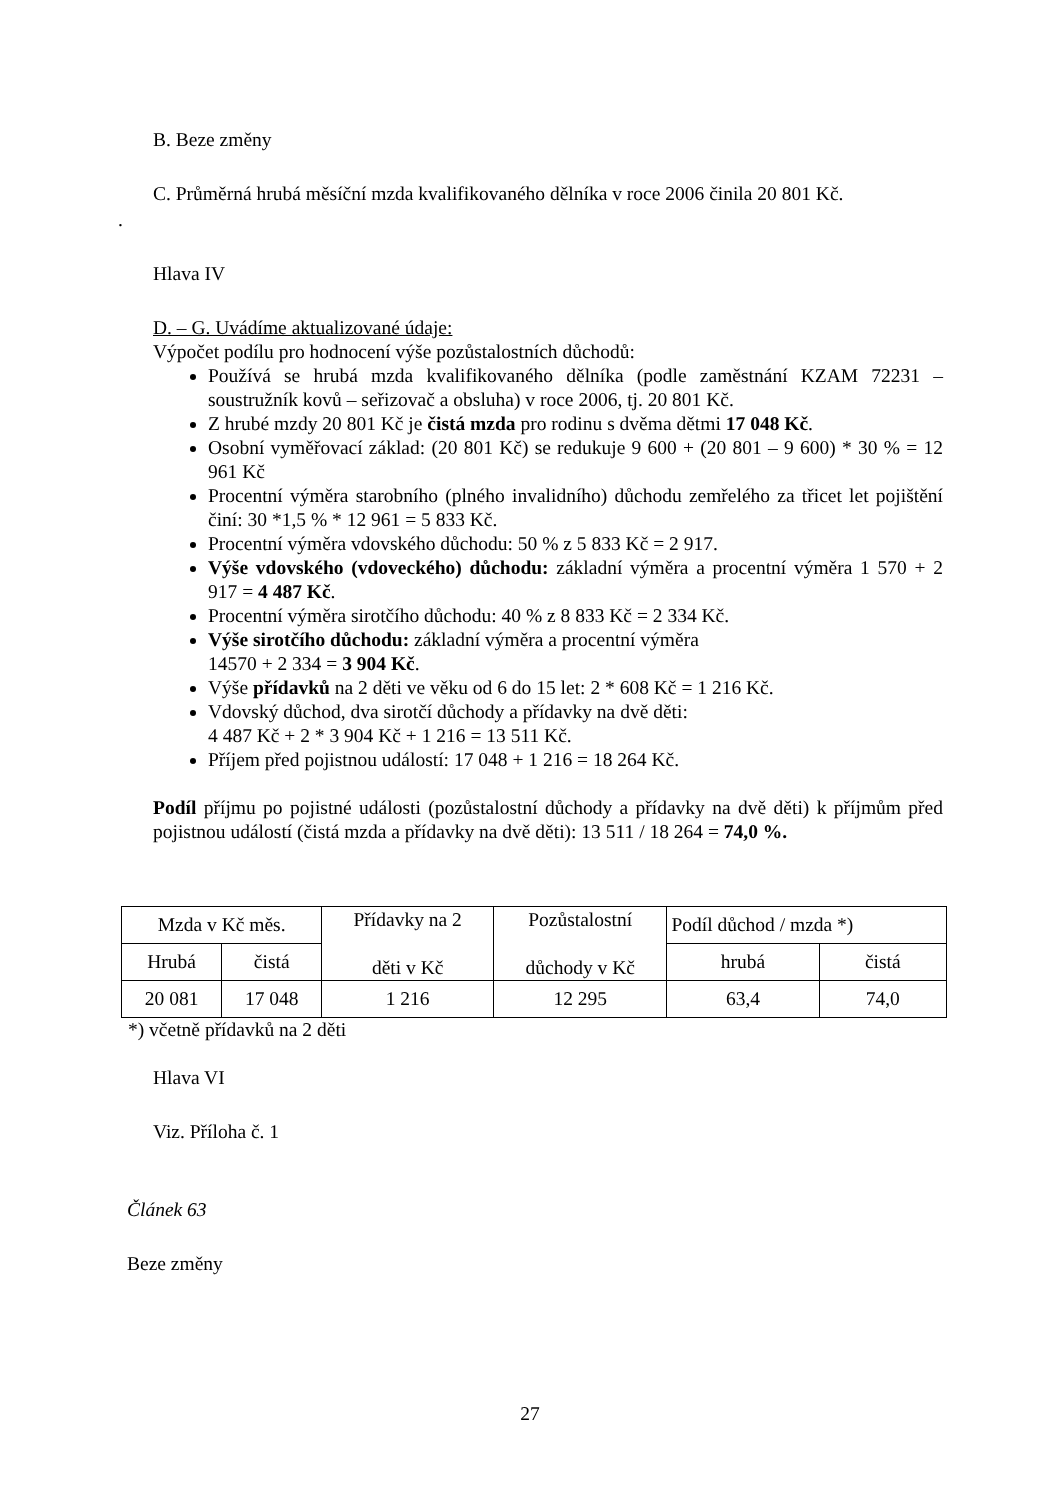B. Beze změny
C. Průměrná hrubá měsíční mzda kvalifikovaného dělníka v roce 2006 činila 20 801 Kč.
.
Hlava IV
D. – G. Uvádíme aktualizované údaje:
Výpočet podílu pro hodnocení výše pozůstalostních důchodů:
Používá se hrubá mzda kvalifikovaného dělníka (podle zaměstnání KZAM 72231 – soustružník kovů – seřizovač a obsluha) v roce 2006, tj. 20 801 Kč.
Z hrubé mzdy 20 801 Kč je čistá mzda pro rodinu s dvěma dětmi 17 048 Kč.
Osobní vyměřovací základ: (20 801 Kč) se redukuje 9 600 + (20 801 – 9 600) * 30 % = 12 961 Kč
Procentní výměra starobního (plného invalidního) důchodu zemřelého za třicet let pojištění činí: 30 *1,5 % * 12 961 = 5 833 Kč.
Procentní výměra vdovského důchodu: 50 % z 5 833 Kč = 2 917.
Výše vdovského (vdoveckého) důchodu: základní výměra a procentní výměra 1 570 + 2 917 = 4 487 Kč.
Procentní výměra sirotčího důchodu: 40 % z 8 833 Kč = 2 334 Kč.
Výše sirotčího důchodu: základní výměra a procentní výměra
14570 + 2 334 = 3 904 Kč.
Výše přídavků na 2 děti ve věku od 6 do 15 let: 2 * 608 Kč = 1 216 Kč.
Vdovský důchod, dva sirotčí důchody a přídavky na dvě děti:
4 487 Kč + 2 * 3 904 Kč + 1 216 = 13 511 Kč.
Příjem před pojistnou událostí: 17 048 + 1 216 = 18 264 Kč.
Podíl příjmu po pojistné události (pozůstalostní důchody a přídavky na dvě děti) k příjmům před pojistnou událostí (čistá mzda a přídavky na dvě děti): 13 511 / 18 264 = 74,0 %.
| Mzda v Kč měs. | | Přídavky na 2 děti v Kč | Pozůstalostní důchody v Kč | Podíl důchod / mzda *) | |
| Hrubá | čistá | | | hrubá | čistá |
| 20 081 | 17 048 | 1 216 | 12 295 | 63,4 | 74,0 |
*) včetně přídavků na 2 děti
Hlava VI
Viz. Příloha č. 1
Článek 63
Beze změny
27